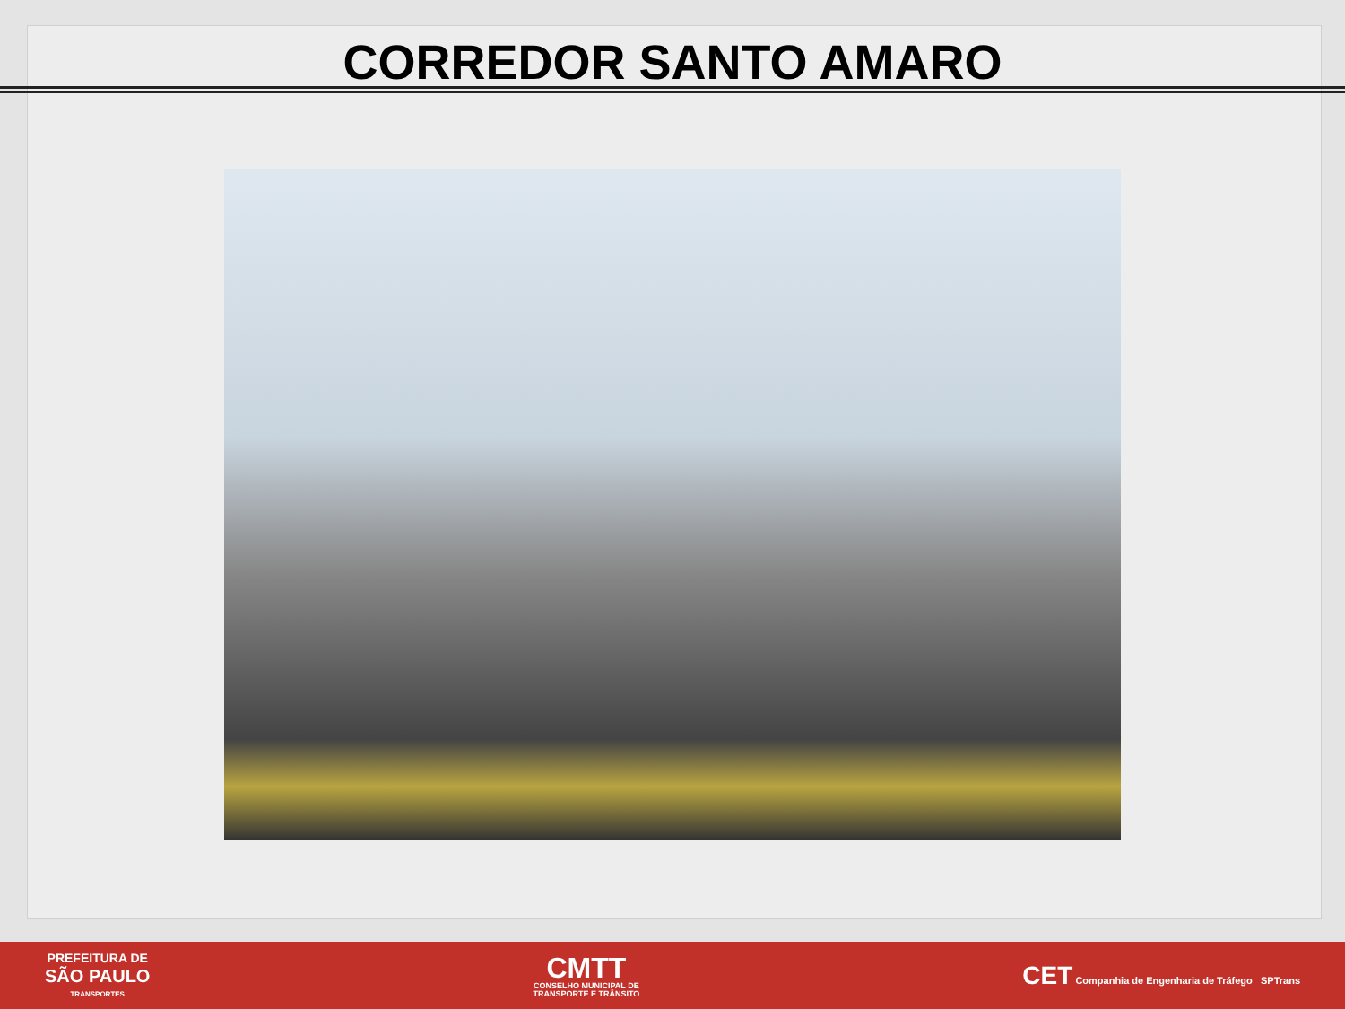CORREDOR SANTO AMARO
PREFEITURA DE
SÃO PAULO
TRANSPORTES
CMTT
CONSELHO MUNICIPAL DE
TRANSPORTE E TRÂNSITO
CET Companhia de Engenharia de Tráfego SPTrans